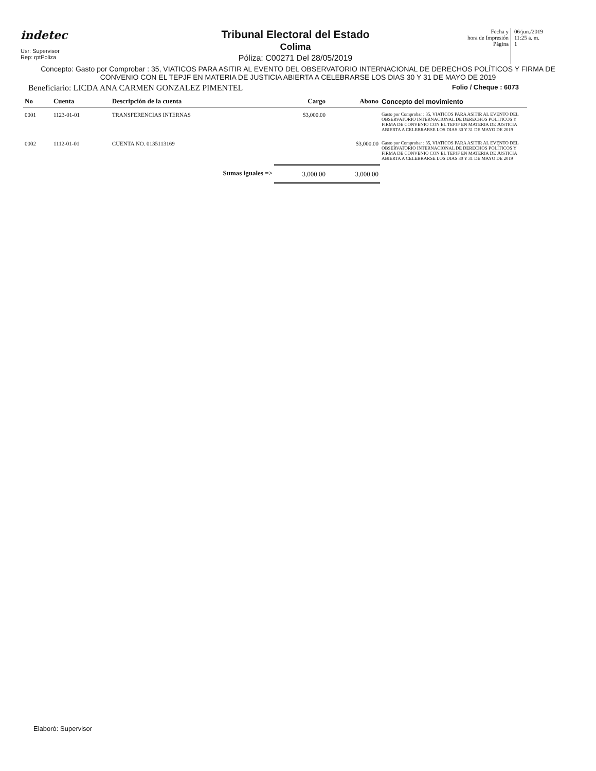indetec
Usr: Supervisor
Rep: rptPoliza
Tribunal Electoral del Estado
Colima
Póliza: C00271 Del 28/05/2019
Fecha y
hora de Impresión
Página
06/jun./2019
11:25 a. m.
1
Concepto: Gasto por Comprobar : 35, VIATICOS PARA ASITIR AL EVENTO DEL OBSERVATORIO INTERNACIONAL DE DERECHOS POLÍTICOS Y FIRMA DE CONVENIO CON EL TEPJF EN MATERIA DE JUSTICIA ABIERTA A CELEBRARSE LOS DIAS 30 Y 31 DE MAYO DE 2019
Beneficiario: LICDA ANA CARMEN GONZALEZ PIMENTEL Folio / Cheque : 6073
| No | Cuenta | Descripción de la cuenta | Cargo | Abono | Concepto del movimiento |
| --- | --- | --- | --- | --- | --- |
| 0001 | 1123-01-01 | TRANSFERENCIAS INTERNAS | $3,000.00 | | Gasto por Comprobar : 35, VIATICOS PARA ASITIR AL EVENTO DEL OBSERVATORIO INTERNACIONAL DE DERECHOS POLÍTICOS Y FIRMA DE CONVENIO CON EL TEPJF EN MATERIA DE JUSTICIA ABIERTA A CELEBRARSE LOS DIAS 30 Y 31 DE MAYO DE 2019 |
| 0002 | 1112-01-01 | CUENTA NO. 0135113169 | | $3,000.00 | Gasto por Comprobar : 35, VIATICOS PARA ASITIR AL EVENTO DEL OBSERVATORIO INTERNACIONAL DE DERECHOS POLÍTICOS Y FIRMA DE CONVENIO CON EL TEPJF EN MATERIA DE JUSTICIA ABIERTA A CELEBRARSE LOS DIAS 30 Y 31 DE MAYO DE 2019 |
| | | Sumas iguales => | 3,000.00 | 3,000.00 | |
Elaboró: Supervisor